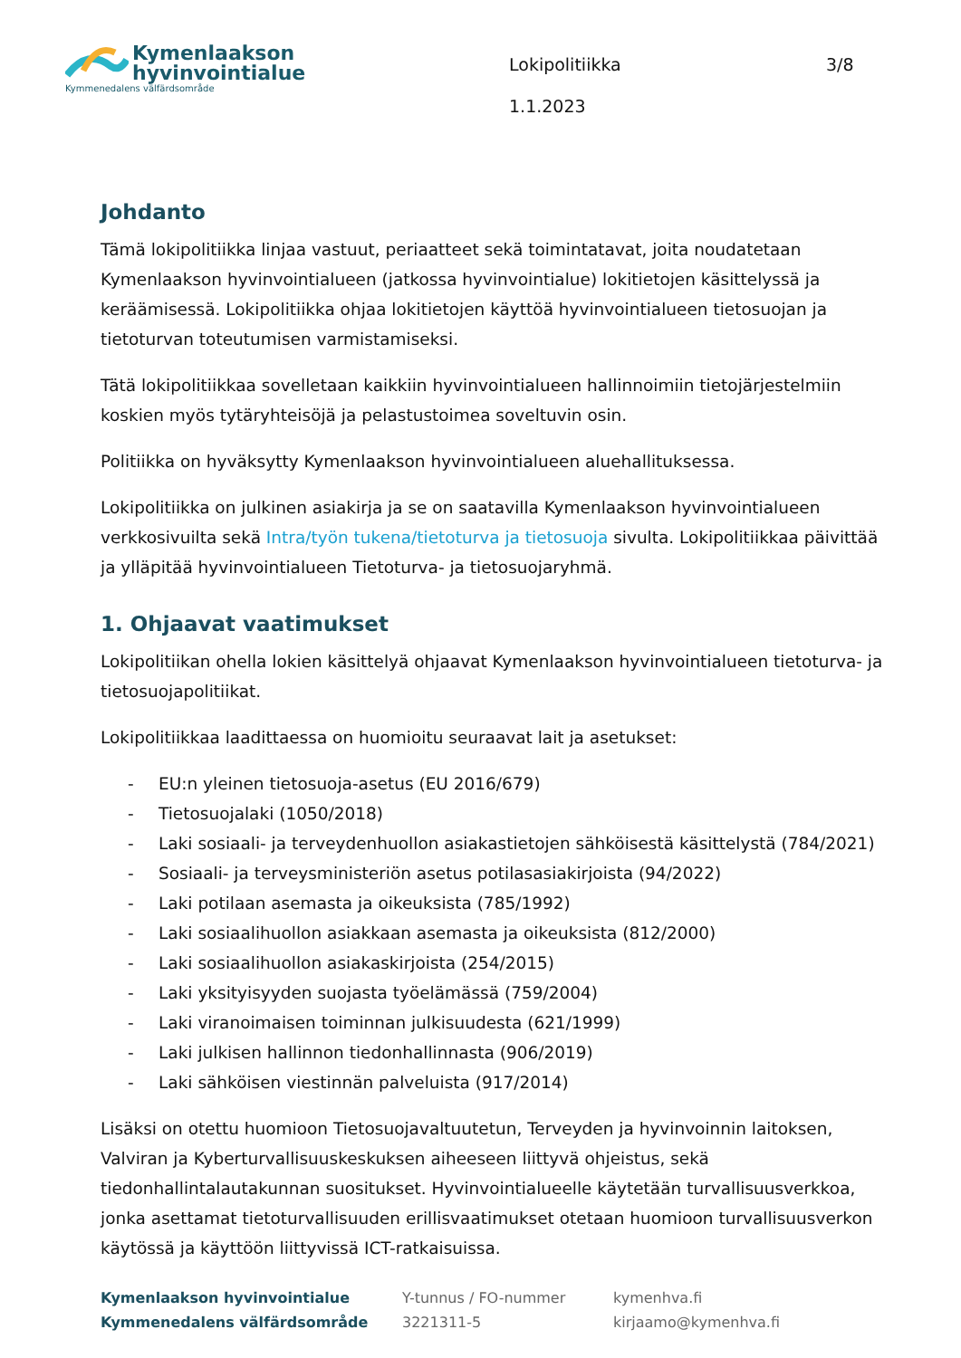Kymenlaakson
hyvinvointialue
Kymmenedalens välfärdsområde
Lokipolitiikka
1.1.2023
3/8
Johdanto
Tämä lokipolitiikka linjaa vastuut, periaatteet sekä toimintatavat, joita noudatetaan Kymenlaakson hyvinvointialueen (jatkossa hyvinvointialue) lokitietojen käsittelyssä ja keräämisessä. Lokipolitiikka ohjaa lokitietojen käyttöä hyvinvointialueen tietosuojan ja tietoturvan toteutumisen varmistamiseksi.
Tätä lokipolitiikkaa sovelletaan kaikkiin hyvinvointialueen hallinnoimiin tietojärjestelmiin koskien myös tytäryhteisöjä ja pelastustoimea soveltuvin osin.
Politiikka on hyväksytty Kymenlaakson hyvinvointialueen aluehallituksessa.
Lokipolitiikka on julkinen asiakirja ja se on saatavilla Kymenlaakson hyvinvointialueen verkkosivuilta sekä Intra/työn tukena/tietoturva ja tietosuoja sivulta. Lokipolitiikkaa päivittää ja ylläpitää hyvinvointialueen Tietoturva- ja tietosuojaryhmä.
1. Ohjaavat vaatimukset
Lokipolitiikan ohella lokien käsittelyä ohjaavat Kymenlaakson hyvinvointialueen tietoturva- ja tietosuojapolitiikat.
Lokipolitiikkaa laadittaessa on huomioitu seuraavat lait ja asetukset:
- EU:n yleinen tietosuoja-asetus (EU 2016/679)
- Tietosuojalaki (1050/2018)
- Laki sosiaali- ja terveydenhuollon asiakastietojen sähköisestä käsittelystä (784/2021)
- Sosiaali- ja terveysministeriön asetus potilasasiakirjoista (94/2022)
- Laki potilaan asemasta ja oikeuksista (785/1992)
- Laki sosiaalihuollon asiakkaan asemasta ja oikeuksista (812/2000)
- Laki sosiaalihuollon asiakaskirjoista (254/2015)
- Laki yksityisyyden suojasta työelämässä (759/2004)
- Laki viranoimaisen toiminnan julkisuudesta (621/1999)
- Laki julkisen hallinnon tiedonhallinnasta (906/2019)
- Laki sähköisen viestinnän palveluista (917/2014)
Lisäksi on otettu huomioon Tietosuojavaltuutetun, Terveyden ja hyvinvoinnin laitoksen, Valviran ja Kyberturvallisuuskeskuksen aiheeseen liittyvä ohjeistus, sekä tiedonhallintalautakunnan suositukset. Hyvinvointialueelle käytetään turvallisuusverkkoa, jonka asettamat tietoturvallisuuden erillisvaatimukset otetaan huomioon turvallisuusverkon käytössä ja käyttöön liittyvissä ICT-ratkaisuissa.
Kymenlaakson hyvinvointialue
Kymmenedalens välfärdsområde
Y-tunnus / FO-nummer
3221311-5
kymenhva.fi
kirjaamo@kymenhva.fi